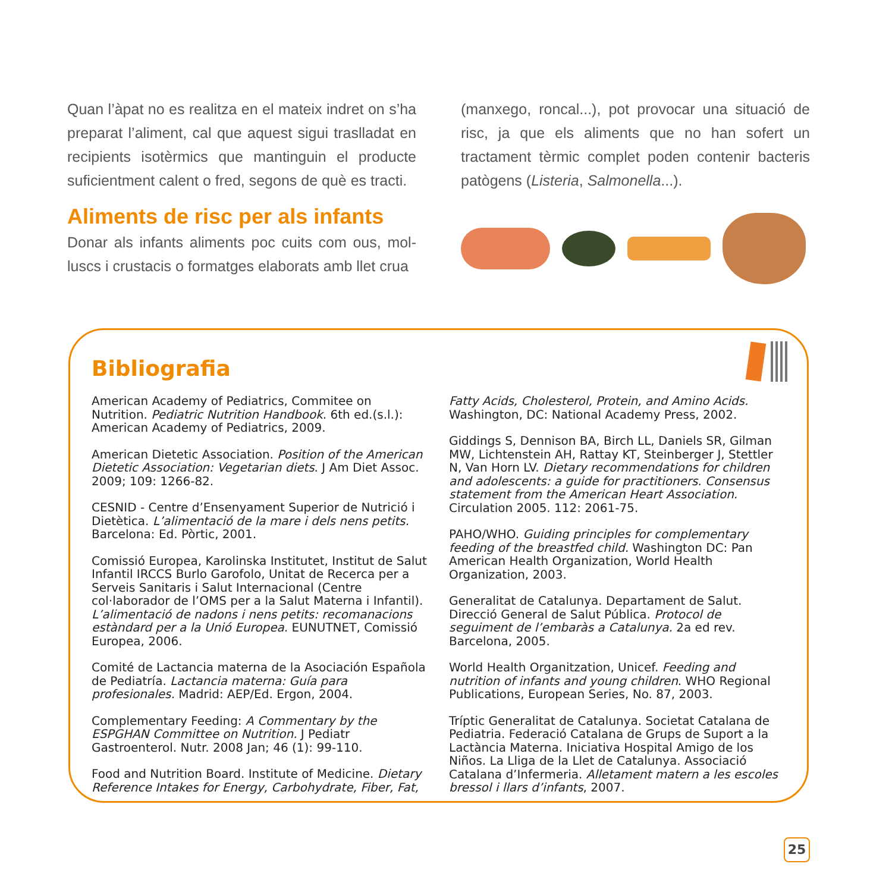Quan l’àpat no es realitza en el mateix indret on s’ha preparat l’aliment, cal que aquest sigui traslladat en recipients isotèrmics que mantinguin el producte suficientment calent o fred, segons de què es tracti.
Aliments de risc per als infants
Donar als infants aliments poc cuits com ous, mol­luscs i crustacis o formatges elaborats amb llet crua
(manxego, roncal...), pot provocar una situació de risc, ja que els aliments que no han sofert un tractament tèrmic complet poden contenir bacteris patògens (Listeria, Salmonella...).
Bibliografia
American Academy of Pediatrics, Commitee on Nutrition. Pediatric Nutrition Handbook. 6th ed.(s.l.): American Academy of Pediatrics, 2009.
American Dietetic Association. Position of the American Dietetic Association: Vegetarian diets. J Am Diet Assoc. 2009; 109: 1266-82.
CESNID - Centre d’Ensenyament Superior de Nutrició i Dietètica. L’alimentació de la mare i dels nens petits. Barcelona: Ed. Pòrtic, 2001.
Comissió Europea, Karolinska Institutet, Institut de Salut Infantil IRCCS Burlo Garofolo, Unitat de Recerca per a Serveis Sanitaris i Salut Internacional (Centre col·laborador de l’OMS per a la Salut Materna i Infantil). L’alimentació de nadons i nens petits: recomanacions estàndard per a la Unió Europea. EUNUTNET, Comissió Europea, 2006.
Comité de Lactancia materna de la Asociación Española de Pediatría. Lactancia materna: Guía para profesionales. Madrid: AEP/Ed. Ergon, 2004.
Complementary Feeding: A Commentary by the ESPGHAN Committee on Nutrition. J Pediatr Gastroenterol. Nutr. 2008 Jan; 46 (1): 99-110.
Food and Nutrition Board. Institute of Medicine. Dietary Reference Intakes for Energy, Carbohydrate, Fiber, Fat,
Fatty Acids, Cholesterol, Protein, and Amino Acids. Washington, DC: National Academy Press, 2002.
Giddings S, Dennison BA, Birch LL, Daniels SR, Gilman MW, Lichtenstein AH, Rattay KT, Steinberger J, Stettler N, Van Horn LV. Dietary recommendations for children and adolescents: a guide for practitioners. Consensus statement from the American Heart Association. Circulation 2005. 112: 2061-75.
PAHO/WHO. Guiding principles for complementary feeding of the breastfed child. Washington DC: Pan American Health Organization, World Health Organization, 2003.
Generalitat de Catalunya. Departament de Salut. Direcció General de Salut Pública. Protocol de seguiment de l’embaràs a Catalunya. 2a ed rev. Barcelona, 2005.
World Health Organitzation, Unicef. Feeding and nutrition of infants and young children. WHO Regional Publications, European Series, No. 87, 2003.
Tríptic Generalitat de Catalunya. Societat Catalana de Pediatria. Federació Catalana de Grups de Suport a la Lactància Materna. Iniciativa Hospital Amigo de los Niños. La Lliga de la Llet de Catalunya. Associació Catalana d’Infermeria. Alletament matern a les escoles bressol i llars d’infants, 2007.
25